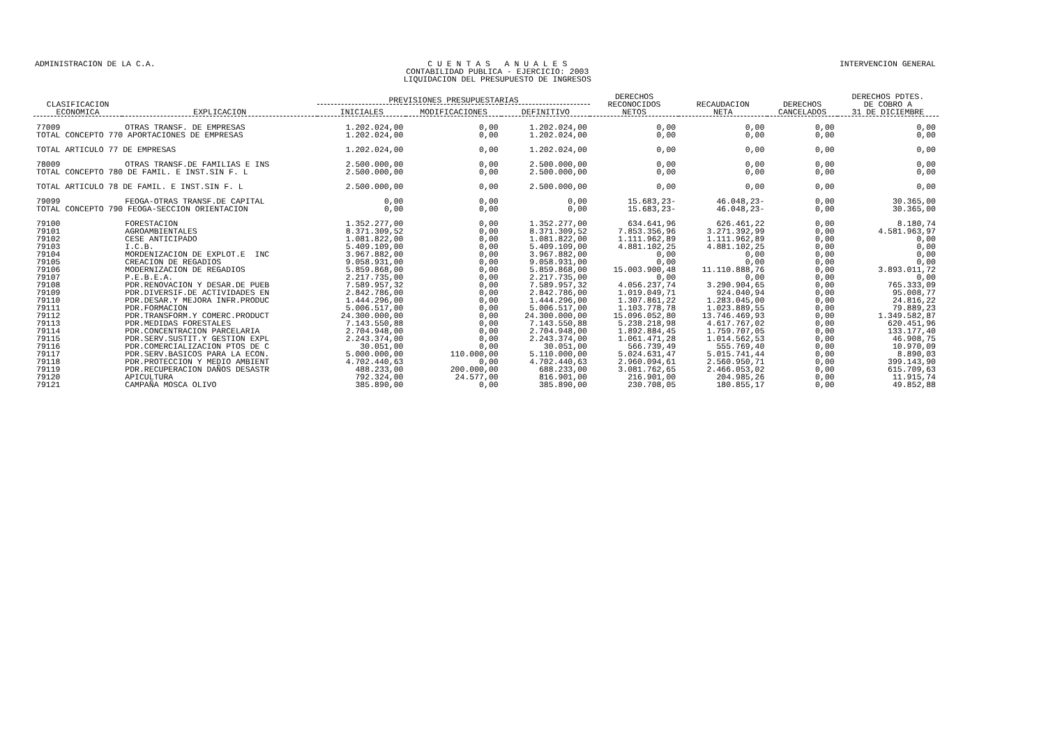ADMINISTRACION DE LA C.A. C U E N T A S A N U A L E S
CONTABILIDAD PUBLICA - EJERCICIO: 2003
LIQUIDACION DEL PRESUPUESTO DE INGRESOS
INTERVENCION GENERAL
| CLASIFICACION ECONOMICA | EXPLICACION | PREVISIONES PRESUPUESTARIAS | | | DERECHOS RECONOCIDOS NETOS | RECAUDACION NETA | DERECHOS CANCELADOS | DERECHOS PDTES. DE COBRO A 31 DE DICIEMBRE |
| --- | --- | --- | --- | --- | --- | --- | --- | --- |
| | | INICIALES | MODIFICACIONES | DEFINITIVO | | | | |
| 77009 | OTRAS TRANSF. DE EMPRESAS | 1.202.024,00 | 0,00 | 1.202.024,00 | 0,00 | 0,00 | 0,00 | 0,00 |
| TOTAL CONCEPTO 770 APORTACIONES DE EMPRESAS | | 1.202.024,00 | 0,00 | 1.202.024,00 | 0,00 | 0,00 | 0,00 | 0,00 |
| TOTAL ARTICULO 77 DE EMPRESAS | | 1.202.024,00 | 0,00 | 1.202.024,00 | 0,00 | 0,00 | 0,00 | 0,00 |
| 78009 | OTRAS TRANSF.DE FAMILIAS E INS | 2.500.000,00 | 0,00 | 2.500.000,00 | 0,00 | 0,00 | 0,00 | 0,00 |
| TOTAL CONCEPTO 780 DE FAMIL. E INST.SIN F. L | | 2.500.000,00 | 0,00 | 2.500.000,00 | 0,00 | 0,00 | 0,00 | 0,00 |
| TOTAL ARTICULO 78 DE FAMIL. E INST.SIN F. L | | 2.500.000,00 | 0,00 | 2.500.000,00 | 0,00 | 0,00 | 0,00 | 0,00 |
| 79099 | FEOGA-OTRAS TRANSF.DE CAPITAL | 0,00 | 0,00 | 0,00 | 15.683,23- | 46.048,23- | 0,00 | 30.365,00 |
| TOTAL CONCEPTO 790 FEOGA-SECCION ORIENTACION | | 0,00 | 0,00 | 0,00 | 15.683,23- | 46.048,23- | 0,00 | 30.365,00 |
| 79100 | FORESTACION | 1.352.277,00 | 0,00 | 1.352.277,00 | 634.641,96 | 626.461,22 | 0,00 | 8.180,74 |
| 79101 | AGROAMBIENTALES | 8.371.309,52 | 0,00 | 8.371.309,52 | 7.853.356,96 | 3.271.392,99 | 0,00 | 4.581.963,97 |
| 79102 | CESE ANTICIPADO | 1.081.822,00 | 0,00 | 1.081.822,00 | 1.111.962,89 | 1.111.962,89 | 0,00 | 0,00 |
| 79103 | I.C.B. | 5.409.109,00 | 0,00 | 5.409.109,00 | 4.881.102,25 | 4.881.102,25 | 0,00 | 0,00 |
| 79104 | MORDENIZACION DE EXPLOT.E INC | 3.967.882,00 | 0,00 | 3.967.882,00 | 0,00 | 0,00 | 0,00 | 0,00 |
| 79105 | CREACION DE REGADIOS | 9.058.931,00 | 0,00 | 9.058.931,00 | 0,00 | 0,00 | 0,00 | 0,00 |
| 79106 | MODERNIZACION DE REGADIOS | 5.859.868,00 | 0,00 | 5.859.868,00 | 15.003.900,48 | 11.110.888,76 | 0,00 | 3.893.011,72 |
| 79107 | P.E.B.E.A. | 2.217.735,00 | 0,00 | 2.217.735,00 | 0,00 | 0,00 | 0,00 | 0,00 |
| 79108 | PDR.RENOVACION Y DESAR.DE PUEB | 7.589.957,32 | 0,00 | 7.589.957,32 | 4.056.237,74 | 3.290.904,65 | 0,00 | 765.333,09 |
| 79109 | PDR.DIVERSIF.DE ACTIVIDADES EN | 2.842.786,00 | 0,00 | 2.842.786,00 | 1.019.049,71 | 924.040,94 | 0,00 | 95.008,77 |
| 79110 | PDR.DESAR.Y MEJORA INFR.PRODUC | 1.444.296,00 | 0,00 | 1.444.296,00 | 1.307.861,22 | 1.283.045,00 | 0,00 | 24.816,22 |
| 79111 | PDR.FORMACION | 5.006.517,00 | 0,00 | 5.006.517,00 | 1.103.778,78 | 1.023.889,55 | 0,00 | 79.889,23 |
| 79112 | PDR.TRANSFORM.Y COMERC.PRODUCT | 24.300.000,00 | 0,00 | 24.300.000,00 | 15.096.052,80 | 13.746.469,93 | 0,00 | 1.349.582,87 |
| 79113 | PDR.MEDIDAS FORESTALES | 7.143.550,88 | 0,00 | 7.143.550,88 | 5.238.218,98 | 4.617.767,02 | 0,00 | 620.451,96 |
| 79114 | PDR.CONCENTRACION PARCELARIA | 2.704.948,00 | 0,00 | 2.704.948,00 | 1.892.884,45 | 1.759.707,05 | 0,00 | 133.177,40 |
| 79115 | PDR.SERV.SUSTIT.Y GESTION EXPL | 2.243.374,00 | 0,00 | 2.243.374,00 | 1.061.471,28 | 1.014.562,53 | 0,00 | 46.908,75 |
| 79116 | PDR.COMERCIALIZACION PTOS DE C | 30.051,00 | 0,00 | 30.051,00 | 566.739,49 | 555.769,40 | 0,00 | 10.970,09 |
| 79117 | PDR.SERV.BASICOS PARA LA ECON. | 5.000.000,00 | 110.000,00 | 5.110.000,00 | 5.024.631,47 | 5.015.741,44 | 0,00 | 8.890,03 |
| 79118 | PDR.PROTECCION Y MEDIO AMBIENT | 4.702.440,63 | 0,00 | 4.702.440,63 | 2.960.094,61 | 2.560.950,71 | 0,00 | 399.143,90 |
| 79119 | PDR.RECUPERACION DAÑOS DESASTR | 488.233,00 | 200.000,00 | 688.233,00 | 3.081.762,65 | 2.466.053,02 | 0,00 | 615.709,63 |
| 79120 | APICULTURA | 792.324,00 | 24.577,00 | 816.901,00 | 216.901,00 | 204.985,26 | 0,00 | 11.915,74 |
| 79121 | CAMPAÑA MOSCA OLIVO | 385.890,00 | 0,00 | 385.890,00 | 230.708,05 | 180.855,17 | 0,00 | 49.852,88 |